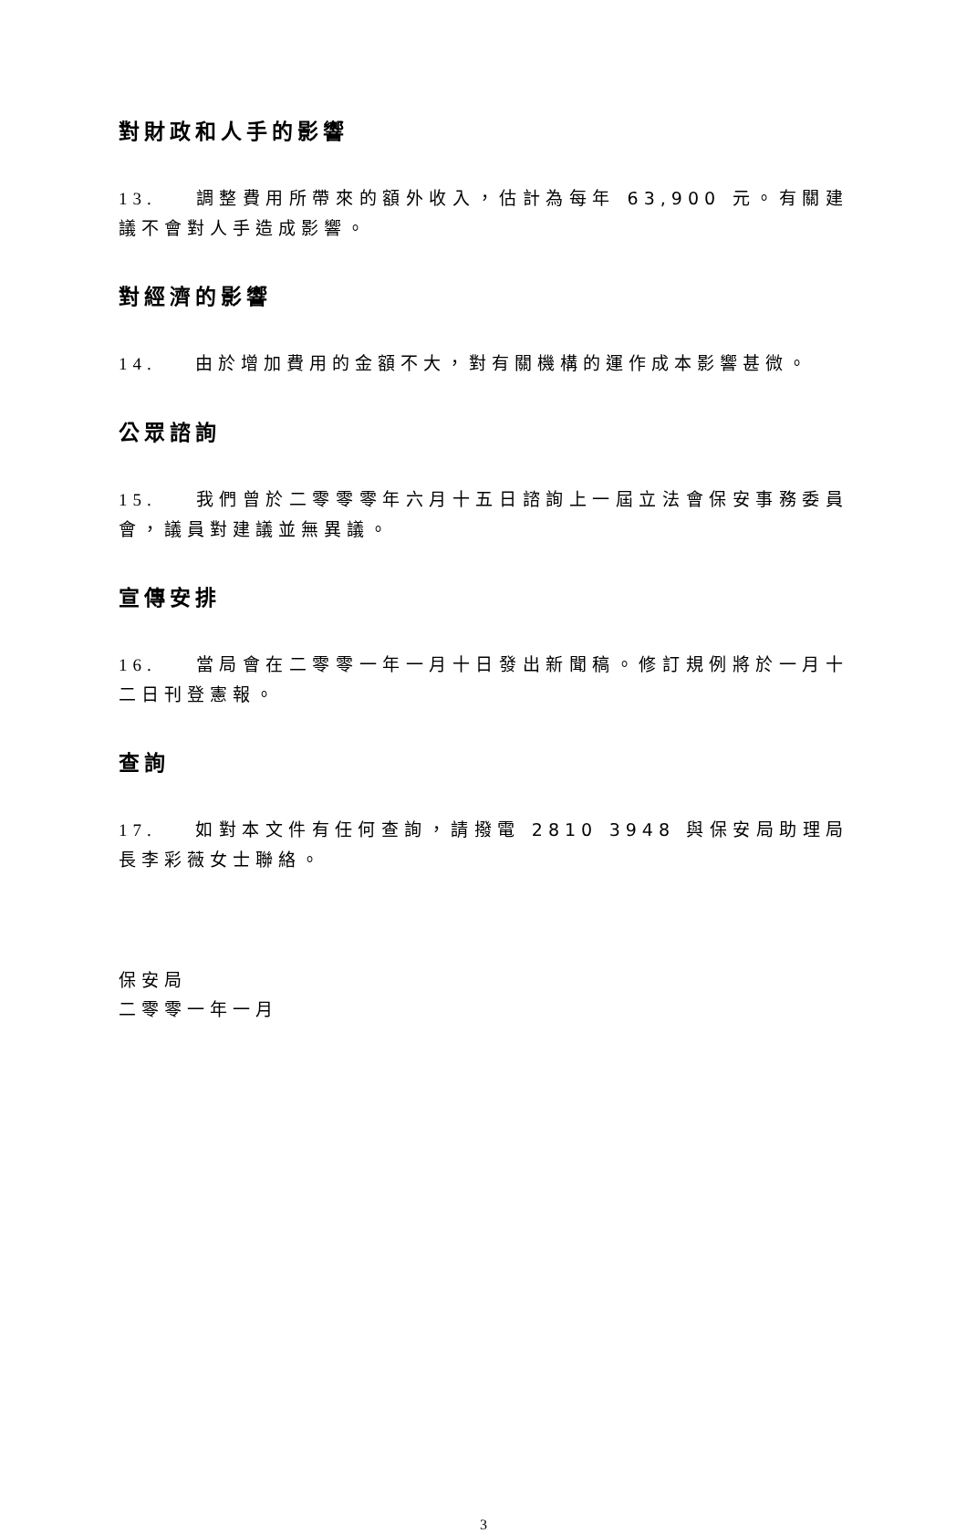對財政和人手的影響
13. 調整費用所帶來的額外收入，估計為每年 63,900 元。有關建議不會對人手造成影響。
對經濟的影響
14. 由於增加費用的金額不大，對有關機構的運作成本影響甚微。
公眾諮詢
15. 我們曾於二零零零年六月十五日諮詢上一屆立法會保安事務委員會，議員對建議並無異議。
宣傳安排
16. 當局會在二零零一年一月十日發出新聞稿。修訂規例將於一月十二日刊登憲報。
查詢
17. 如對本文件有任何查詢，請撥電 2810 3948 與保安局助理局長李彩薇女士聯絡。
保安局
二零零一年一月
3